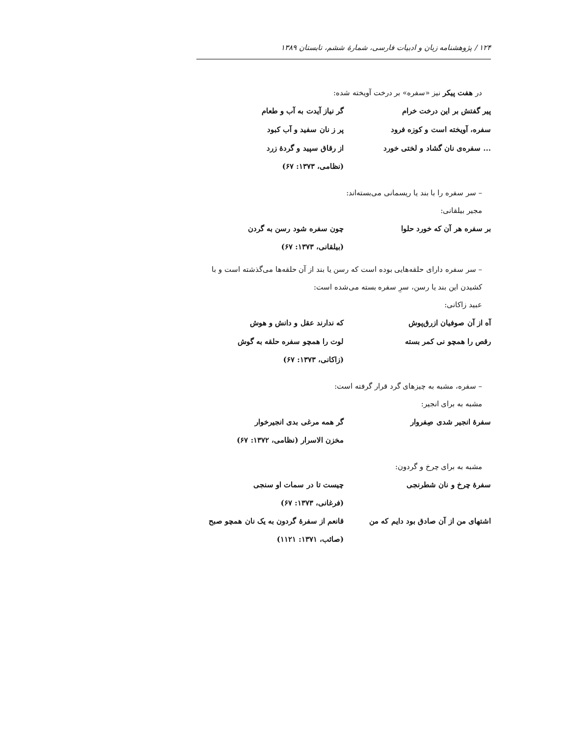۱۲۴ / پژوهشنامه زبان و ادبیات فارسی، شمارهٔ ششم، تابستان ۱۳۸۹
در هفت پیکر نیز «سفره» بر درخت آویخته شده:
پیر گفتش بر این درخت خرام گر نیاز آیدت به آب و طعام
سفره، آویخته است و کوزه فرود پر ز نان سفید و آب کبود
... سفره‌ی نان گشاد و لختی خورد از رقاق سپید و گردهٔ زرد
(نظامی، ۱۳۷۳: ۶۷)
– سر سفره را با بند یا ریسمانی می‌بسته‌اند:
مجیر بیلقانی:
بر سفره هر آن که خورد حلوا چون سفره شود رسن به گردن
(بیلقانی، ۱۳۷۳: ۶۷)
– سر سفره دارای حلقه‌هایی بوده است که رسن یا بند از آن حلقه‌ها می‌گذشته است و با کشیدن این بند یا رسن، سرِ سفره بسته می‌شده است:
عبید زاکانی:
آه از آن صوفیان ازرق‌پوش که ندارند عقل و دانش و هوش
رقص را همچو نی کمر بسته لوت را همچو سفره حلقه به گوش
(زاکانی، ۱۳۷۳: ۶۷)
– سفره، مشبه به چیزهای گرد قرار گرفته است:
مشبه به برای انجیر:
سفرهٔ انجیر شدی صِفروار گر همه مرغی بدی انجیرخوار
مخزن الاسرار (نظامی، ۱۳۷۲: ۶۷)
مشبه به برای چرخ و گردون:
سفرهٔ چرخ و نان شطرنجی چیست تا در سمات او سنجی
(فرغانی، ۱۳۷۳: ۶۷)
اشتهای من از آن صادق بود دایم که من قانعم از سفرهٔ گردون به یک نان همچو صبح
(صائب، ۱۳۷۱: ۱۱۲۱)